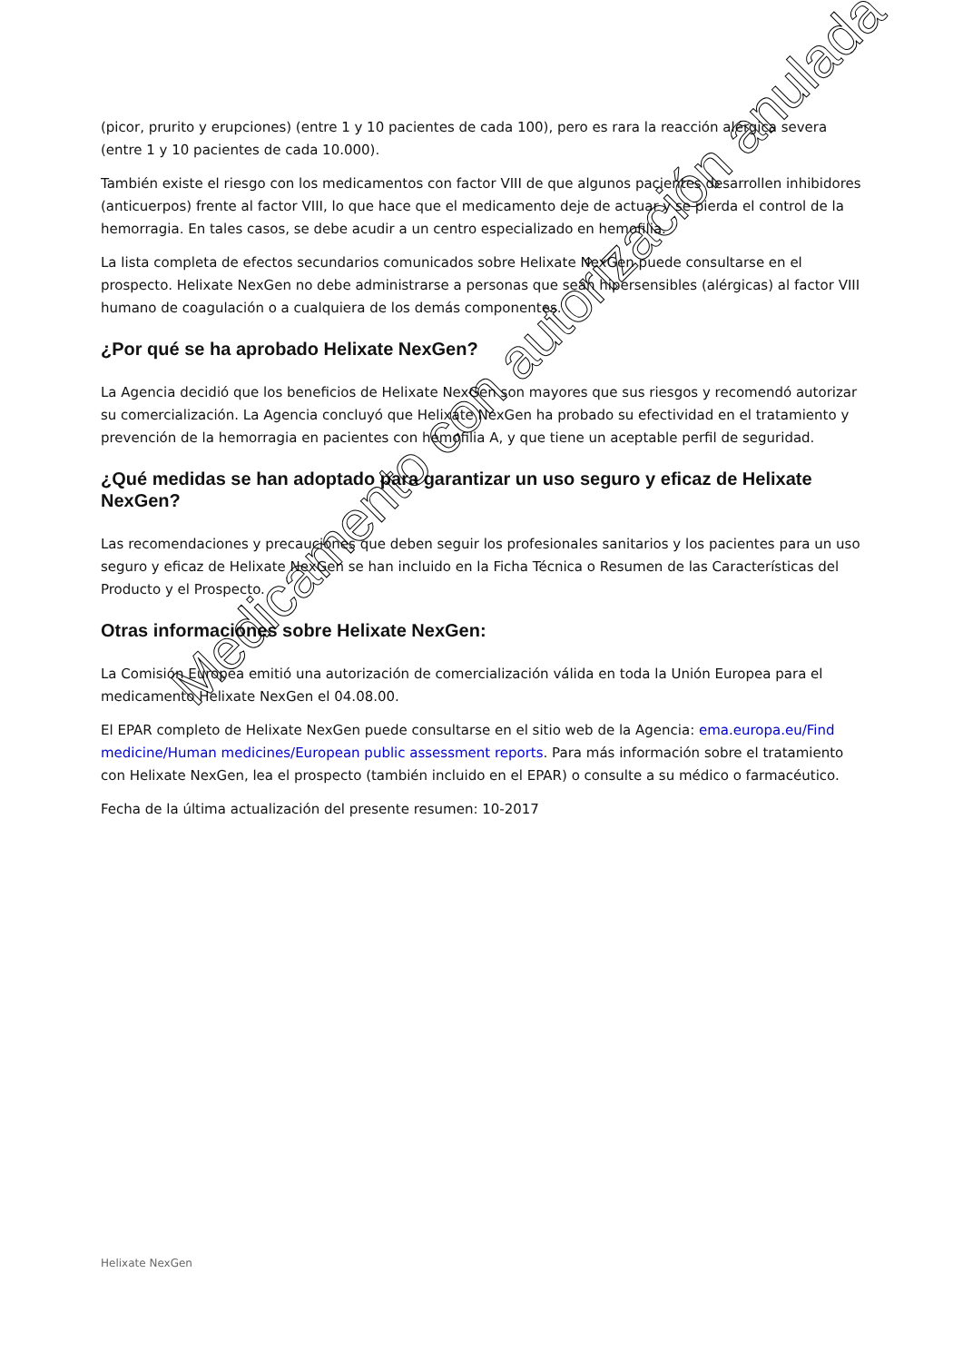(picor, prurito y erupciones) (entre 1 y 10 pacientes de cada 100), pero es rara la reacción alérgica severa (entre 1 y 10 pacientes de cada 10.000).
También existe el riesgo con los medicamentos con factor VIII de que algunos pacientes desarrollen inhibidores (anticuerpos) frente al factor VIII, lo que hace que el medicamento deje de actuar y se pierda el control de la hemorragia. En tales casos, se debe acudir a un centro especializado en hemofilia.
La lista completa de efectos secundarios comunicados sobre Helixate NexGen puede consultarse en el prospecto. Helixate NexGen no debe administrarse a personas que sean hipersensibles (alérgicas) al factor VIII humano de coagulación o a cualquiera de los demás componentes.
¿Por qué se ha aprobado Helixate NexGen?
La Agencia decidió que los beneficios de Helixate NexGen son mayores que sus riesgos y recomendó autorizar su comercialización. La Agencia concluyó que Helixate NexGen ha probado su efectividad en el tratamiento y prevención de la hemorragia en pacientes con hemofilia A, y que tiene un aceptable perfil de seguridad.
¿Qué medidas se han adoptado para garantizar un uso seguro y eficaz de Helixate NexGen?
Las recomendaciones y precauciones que deben seguir los profesionales sanitarios y los pacientes para un uso seguro y eficaz de Helixate NexGen se han incluido en la Ficha Técnica o Resumen de las Características del Producto y el Prospecto.
Otras informaciones sobre Helixate NexGen:
La Comisión Europea emitió una autorización de comercialización válida en toda la Unión Europea para el medicamento Helixate NexGen el 04.08.00.
El EPAR completo de Helixate NexGen puede consultarse en el sitio web de la Agencia: ema.europa.eu/Find medicine/Human medicines/European public assessment reports. Para más información sobre el tratamiento con Helixate NexGen, lea el prospecto (también incluido en el EPAR) o consulte a su médico o farmacéutico.
Fecha de la última actualización del presente resumen: 10-2017
Helixate NexGen
Medicamento con autorización anulada